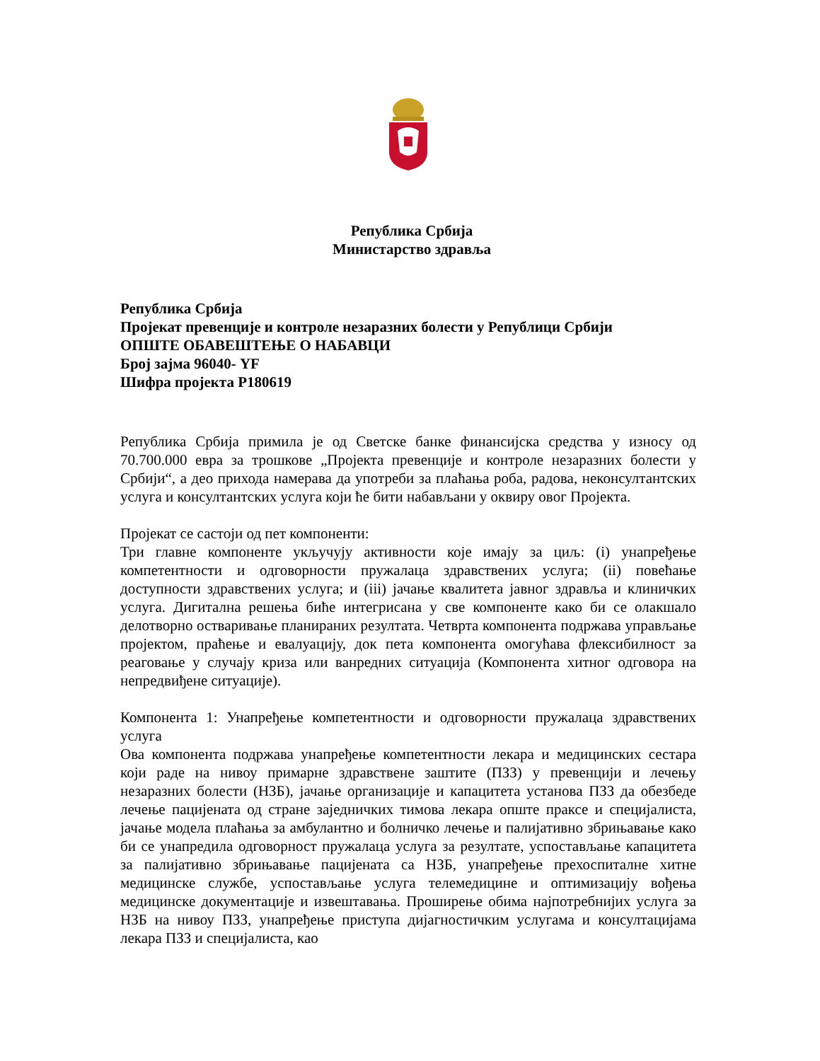Република Србија
Министарство здравља
Република Србија
Пројекат превенције и контроле незаразних болести у Републици Србији
ОПШТЕ ОБАВЕШТЕЊЕ О НАБАВЦИ
Број зајма 96040- YF
Шифра пројекта P180619
Република Србија примила је од Светске банке финансијска средства у износу од 70.700.000 евра за трошкове „Пројекта превенције и контроле незаразних болести у Србији“, а део прихода намерава да употреби за плаћања роба, радова, неконсултантских услуга и консултантских услуга који ће бити набављани у оквиру овог Пројекта.
Пројекат се састоји од пет компоненти:
Три главне компоненте укључују активности које имају за циљ: (i) унапређење компетентности и одговорности пружалаца здравствених услуга; (ii) повећање доступности здравствених услуга; и (iii) јачање квалитета јавног здравља и клиничких услуга. Дигитална решења биће интегрисана у све компоненте како би се олакшало делотворно остваривање планираних резултата. Четврта компонента подржава управљање пројектом, праћење и евалуацију, док пета компонента омогућава флексибилност за реаговање у случају криза или ванредних ситуација (Компонента хитног одговора на непредвиђене ситуације).
Компонента 1: Унапређење компетентности и одговорности пружалаца здравствених услуга
Ова компонента подржава унапређење компетентности лекара и медицинских сестара који раде на нивоу примарне здравствене заштите (ПЗЗ) у превенцији и лечењу незаразних болести (НЗБ), јачање организације и капацитета установа ПЗЗ да обезбеде лечење пацијената од стране заједничких тимова лекара опште праксе и специјалиста, јачање модела плаћања за амбулантно и болничко лечење и палијативно збрињавање како би се унапредила одговорност пружалаца услуга за резултате, успостављање капацитета за палијативно збрињавање пацијената са НЗБ, унапређење прехоспиталне хитне медицинске службе, успостављање услуга телемедицине и оптимизацију вођења медицинске документације и извештавања. Проширење обима најпотребнијих услуга за НЗБ на нивоу ПЗЗ, унапређење приступа дијагностичким услугама и консултацијама лекара ПЗЗ и специјалиста, као